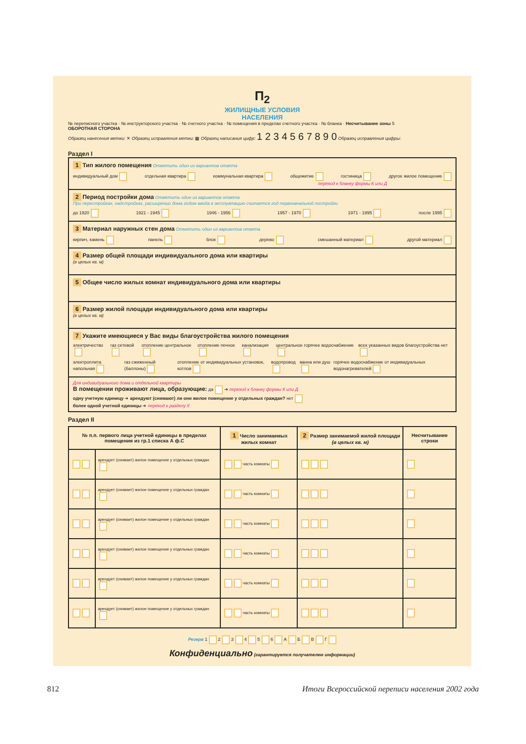П<sub>2</sub>
ЖИЛИЩНЫЕ УСЛОВИЯ
НАСЕЛЕНИЯ
№ переписного участка · № инструкторского участка · № счетного участка · № помещения в пределах счетного участка · № бланка · Несчитывание зоны 5
ОБОРОТНАЯ СТОРОНА
Образец нанесения метки: ✕ Образец исправления метки: ▩ Образец написания цифр: 1 2 3 4 5 6 7 8 9 0 Образец исправления цифры:
Раздел I
1 Тип жилого помещения Отметить один из вариантов ответа
индивидуальный дом отдельная квартира коммунальная квартира общежитие гостиница другое жилое помещение
переход к бланку формы К или Д
2 Период постройки дома Отметить один из вариантов ответа
При перестройках, надстройках, расширении дома годом ввода в эксплуатацию считается год первоначальной постройки
до 1920 1921 - 1945 1946 - 1956 1957 - 1970 1971 - 1995 после 1995
3 Материал наружных стен дома Отметить один из вариантов ответа
кирпич, камень панель блок дерево смешанный материал другой материал
4 Размер общей площади индивидуального дома или квартиры
(в целых кв. м)
5 Общее число жилых комнат индивидуального дома или квартиры
6 Размер жилой площади индивидуального дома или квартиры
(в целых кв. м)
7 Укажите имеющиеся у Вас виды благоустройства жилого помещения
электричество газ сетевой отопление центральное отопление печное канализация центральное горячее водоснабжение всех указанных видов благоустройства нет
электроплита напольная газ сжиженный (баллоны) отопление от индивидуальных установок, котлов водопровод ванна или душ горячее водоснабжение от индивидуальных водонагревателей
Для индивидуального дома и отдельной квартиры
В помещении проживают лица, образующие: да ➔ переход к бланку формы К или Д
одну учетную единицу ➔ арендуют (снимают) ли они жилое помещение у отдельных граждан? нет
более одной учетной единицы ➔ переход к разделу II
Раздел II
| № п.п. первого лица учетной единицы в пределах помещения из гр.1 списка А ф.С | | 1 Число занимаемых жилых комнат | 2 Размер занимаемой жилой площади (в целых кв. м) | Несчитывание строки |
| --- | --- | --- | --- | --- |
| | арендует (снимает) жилое помещение у отдельных граждан | часть комнаты | | |
| | арендует (снимает) жилое помещение у отдельных граждан | часть комнаты | | |
| | арендует (снимает) жилое помещение у отдельных граждан | часть комнаты | | |
| | арендует (снимает) жилое помещение у отдельных граждан | часть комнаты | | |
| | арендует (снимает) жилое помещение у отдельных граждан | часть комнаты | | |
| | арендует (снимает) жилое помещение у отдельных граждан | часть комнаты | | |
Резерв 1 2 3 4 5 6 А Б В Г
Конфиденциально (гарантируется получателем информации)
812 Итоги Всероссийской переписи населения 2002 года